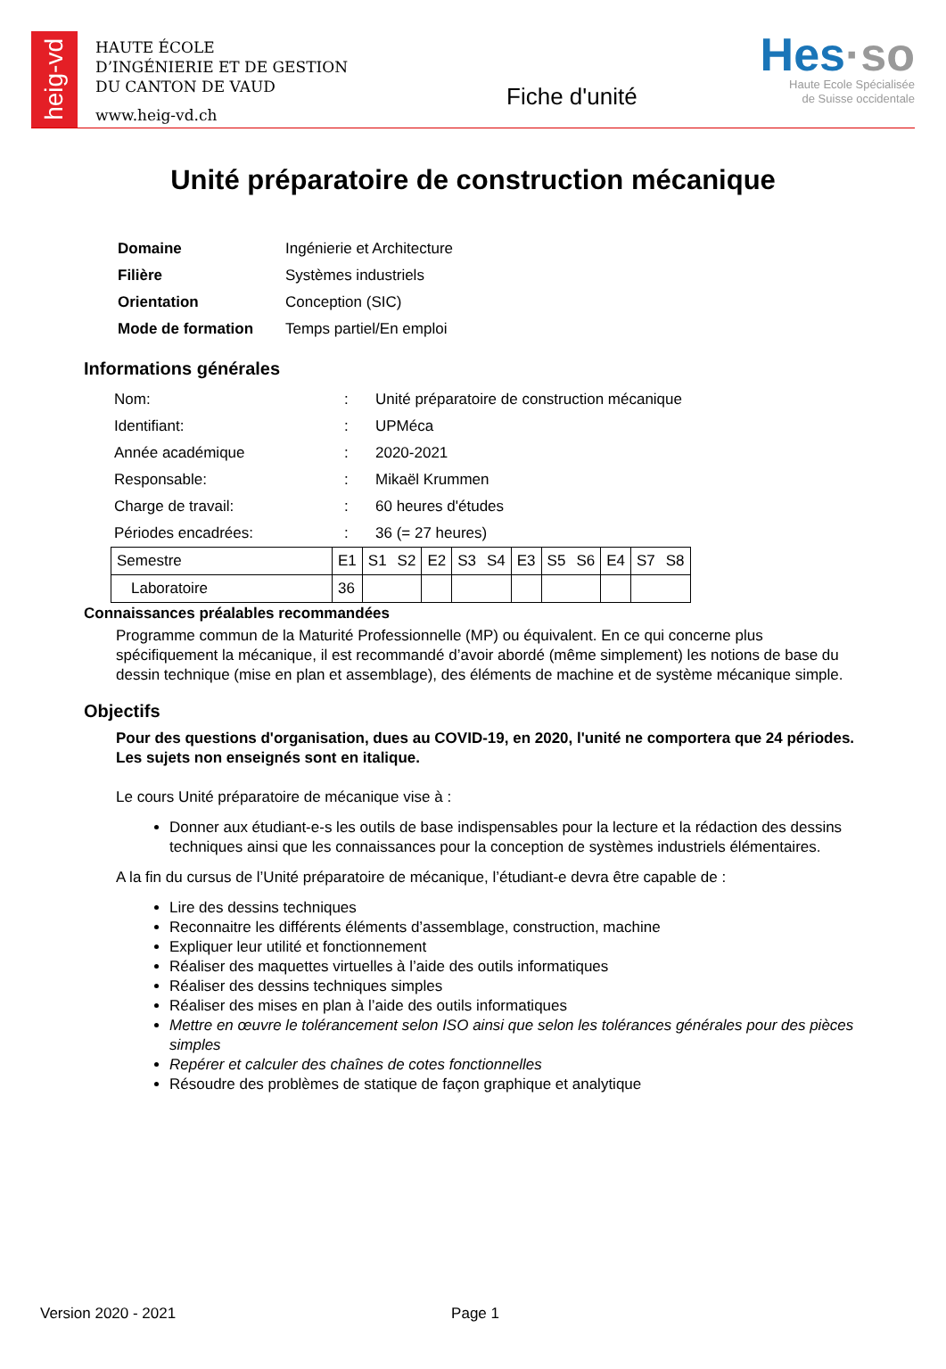heig-vd
HAUTE ÉCOLE
D’INGÉNIERIE ET DE GESTION
DU CANTON DE VAUD
www.heig-vd.ch
Fiche d'unité
Hes·so
Haute Ecole Spécialisée
de Suisse occidentale
Unité préparatoire de construction mécanique
| Domaine | Ingénierie et Architecture |
| Filière | Systèmes industriels |
| Orientation | Conception (SIC) |
| Mode de formation | Temps partiel/En emploi |
Informations générales
| Nom: | : | Unité préparatoire de construction mécanique |
| Identifiant: | : | UPMéca |
| Année académique | : | 2020-2021 |
| Responsable: | : | Mikaël Krummen |
| Charge de travail: | : | 60 heures d'études |
| Périodes encadrées: | : | 36 (= 27 heures) |
| Semestre | E1 | S1 | S2 | E2 | S3 | S4 | E3 | S5 | S6 | E4 | S7 | S8 |
| Laboratoire | 36 | | | | | | | | | | | |
Connaissances préalables recommandées
Programme commun de la Maturité Professionnelle (MP) ou équivalent. En ce qui concerne plus spécifiquement la mécanique, il est recommandé d’avoir abordé (même simplement) les notions de base du dessin technique (mise en plan et assemblage), des éléments de machine et de système mécanique simple.
Objectifs
Pour des questions d'organisation, dues au COVID-19, en 2020, l'unité ne comportera que 24 périodes. Les sujets non enseignés sont en italique.
Le cours Unité préparatoire de mécanique vise à :
Donner aux étudiant-e-s les outils de base indispensables pour la lecture et la rédaction des dessins techniques ainsi que les connaissances pour la conception de systèmes industriels élémentaires.
A la fin du cursus de l’Unité préparatoire de mécanique, l’étudiant-e devra être capable de :
Lire des dessins techniques
Reconnaitre les différents éléments d’assemblage, construction, machine
Expliquer leur utilité et fonctionnement
Réaliser des maquettes virtuelles à l’aide des outils informatiques
Réaliser des dessins techniques simples
Réaliser des mises en plan à l’aide des outils informatiques
Mettre en œuvre le tolérancement selon ISO ainsi que selon les tolérances générales pour des pièces simples
Repérer et calculer des chaînes de cotes fonctionnelles
Résoudre des problèmes de statique de façon graphique et analytique
Version 2020 - 2021 Page 1